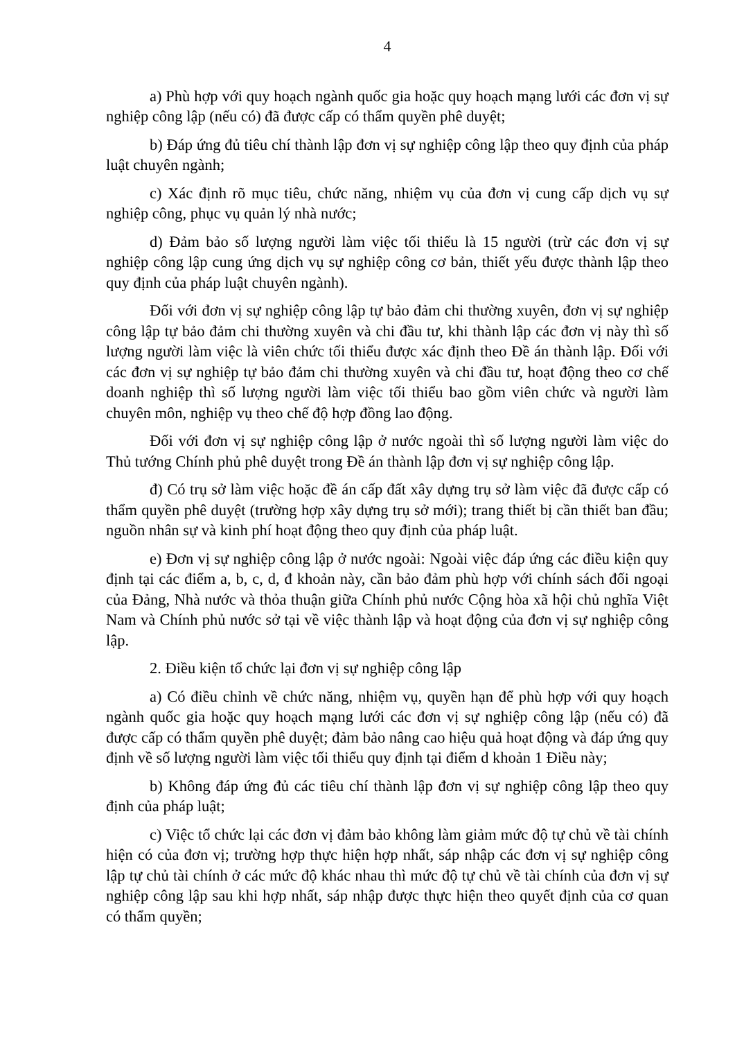4
a) Phù hợp với quy hoạch ngành quốc gia hoặc quy hoạch mạng lưới các đơn vị sự nghiệp công lập (nếu có) đã được cấp có thẩm quyền phê duyệt;
b) Đáp ứng đủ tiêu chí thành lập đơn vị sự nghiệp công lập theo quy định của pháp luật chuyên ngành;
c) Xác định rõ mục tiêu, chức năng, nhiệm vụ của đơn vị cung cấp dịch vụ sự nghiệp công, phục vụ quản lý nhà nước;
d) Đảm bảo số lượng người làm việc tối thiểu là 15 người (trừ các đơn vị sự nghiệp công lập cung ứng dịch vụ sự nghiệp công cơ bản, thiết yếu được thành lập theo quy định của pháp luật chuyên ngành).
Đối với đơn vị sự nghiệp công lập tự bảo đảm chi thường xuyên, đơn vị sự nghiệp công lập tự bảo đảm chi thường xuyên và chi đầu tư, khi thành lập các đơn vị này thì số lượng người làm việc là viên chức tối thiểu được xác định theo Đề án thành lập. Đối với các đơn vị sự nghiệp tự bảo đảm chi thường xuyên và chi đầu tư, hoạt động theo cơ chế doanh nghiệp thì số lượng người làm việc tối thiểu bao gồm viên chức và người làm chuyên môn, nghiệp vụ theo chế độ hợp đồng lao động.
Đối với đơn vị sự nghiệp công lập ở nước ngoài thì số lượng người làm việc do Thủ tướng Chính phủ phê duyệt trong Đề án thành lập đơn vị sự nghiệp công lập.
đ) Có trụ sở làm việc hoặc đề án cấp đất xây dựng trụ sở làm việc đã được cấp có thẩm quyền phê duyệt (trường hợp xây dựng trụ sở mới); trang thiết bị cần thiết ban đầu; nguồn nhân sự và kinh phí hoạt động theo quy định của pháp luật.
e) Đơn vị sự nghiệp công lập ở nước ngoài: Ngoài việc đáp ứng các điều kiện quy định tại các điểm a, b, c, d, đ khoản này, cần bảo đảm phù hợp với chính sách đối ngoại của Đảng, Nhà nước và thỏa thuận giữa Chính phủ nước Cộng hòa xã hội chủ nghĩa Việt Nam và Chính phủ nước sở tại về việc thành lập và hoạt động của đơn vị sự nghiệp công lập.
2. Điều kiện tổ chức lại đơn vị sự nghiệp công lập
a) Có điều chỉnh về chức năng, nhiệm vụ, quyền hạn để phù hợp với quy hoạch ngành quốc gia hoặc quy hoạch mạng lưới các đơn vị sự nghiệp công lập (nếu có) đã được cấp có thẩm quyền phê duyệt; đảm bảo nâng cao hiệu quả hoạt động và đáp ứng quy định về số lượng người làm việc tối thiểu quy định tại điểm d khoản 1 Điều này;
b) Không đáp ứng đủ các tiêu chí thành lập đơn vị sự nghiệp công lập theo quy định của pháp luật;
c) Việc tổ chức lại các đơn vị đảm bảo không làm giảm mức độ tự chủ về tài chính hiện có của đơn vị; trường hợp thực hiện hợp nhất, sáp nhập các đơn vị sự nghiệp công lập tự chủ tài chính ở các mức độ khác nhau thì mức độ tự chủ về tài chính của đơn vị sự nghiệp công lập sau khi hợp nhất, sáp nhập được thực hiện theo quyết định của cơ quan có thẩm quyền;